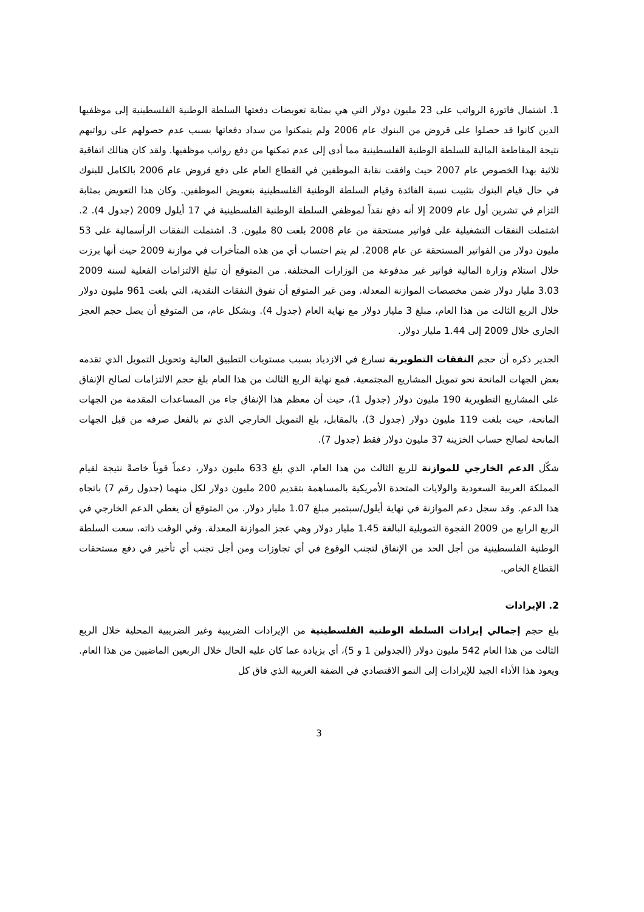1. اشتمال فاتورة الرواتب على 23 مليون دولار التي هي بمثابة تعويضات دفعتها السلطة الوطنية الفلسطينية إلى موظفيها الذين كانوا قد حصلوا على قروض من البنوك عام 2006 ولم يتمكنوا من سداد دفعاتها بسبب عدم حصولهم على رواتبهم نتيجة المقاطعة المالية للسلطة الوطنية الفلسطينية مما أدى إلى عدم تمكنها من دفع رواتب موظفيها. ولقد كان هنالك اتفاقية ثلاثية بهذا الخصوص عام 2007 حيث وافقت نقابة الموظفين في القطاع العام على دفع قروض عام 2006 بالكامل للبنوك في حال قيام البنوك بتثبيت نسبة الفائدة وقيام السلطة الوطنية الفلسطينية بتعويض الموظفين. وكان هذا التعويض بمثابة التزام في تشرين أول عام 2009 إلا أنه دفع نقداً لموظفي السلطة الوطنية الفلسطينية في 17 أيلول 2009 (جدول 4). 2. اشتملت النفقات التشغيلية على فواتير مستحقة من عام 2008 بلغت 80 مليون. 3. اشتملت النفقات الرأسمالية على 53 مليون دولار من الفواتير المستحقة عن عام 2008. لم يتم احتساب أي من هذه المتأخرات في موازنة 2009 حيث أنها برزت خلال استلام وزارة المالية فواتير غير مدفوعة من الوزارات المختلفة. من المتوقع أن تبلغ الالتزامات الفعلية لسنة 2009 3.03 مليار دولار ضمن مخصصات الموازنة المعدلة. ومن غير المتوقع أن تفوق النفقات النقدية، التي بلغت 961 مليون دولار خلال الربع الثالث من هذا العام، مبلغ 3 مليار دولار مع نهاية العام (جدول 4). وبشكل عام، من المتوقع أن يصل حجم العجز الجاري خلال 2009 إلى 1.44 مليار دولار.
الجدير ذكره أن حجم النفقات التطويرية تسارع في الازدياد بسبب مستويات التطبيق العالية وتحويل التمويل الذي تقدمه بعض الجهات المانحة نحو تمويل المشاريع المجتمعية. فمع نهاية الربع الثالث من هذا العام بلغ حجم الالتزامات لصالح الإنفاق على المشاريع التطويرية 190 مليون دولار (جدول 1)، حيث أن معظم هذا الإنفاق جاء من المساعدات المقدمة من الجهات المانحة، حيث بلغت 119 مليون دولار (جدول 3). بالمقابل، بلغ التمويل الخارجي الذي تم بالفعل صرفه من قبل الجهات المانحة لصالح حساب الخزينة 37 مليون دولار فقط (جدول 7).
شكّل الدعم الخارجي للموازنة للربع الثالث من هذا العام، الذي بلغ 633 مليون دولار، دعماً قوياً خاصةً نتيجة لقيام المملكة العربية السعودية والولايات المتحدة الأمريكية بالمساهمة بتقديم 200 مليون دولار لكل منهما (جدول رقم 7) باتجاه هذا الدعم. وقد سجل دعم الموازنة في نهاية أيلول/سبتمبر مبلغ 1.07 مليار دولار. من المتوقع أن يغطي الدعم الخارجي في الربع الرابع من 2009 الفجوة التمويلية البالغة 1.45 مليار دولار وهي عجز الموازنة المعدلة. وفي الوقت ذاته، سعت السلطة الوطنية الفلسطينية من أجل الحد من الإنفاق لتجنب الوقوع في أي تجاوزات ومن أجل تجنب أي تأخير في دفع مستحقات القطاع الخاص.
2. الإيرادات
بلغ حجم إجمالي إيرادات السلطة الوطنية الفلسطينية من الإيرادات الضريبية وغير الضريبية المحلية خلال الربع الثالث من هذا العام 542 مليون دولار (الجدولين 1 و 5)، أي بزيادة عما كان عليه الحال خلال الربعين الماضيين من هذا العام. ويعود هذا الأداء الجيد للإيرادات إلى النمو الاقتصادي في الضفة الغربية الذي فاق كل
3